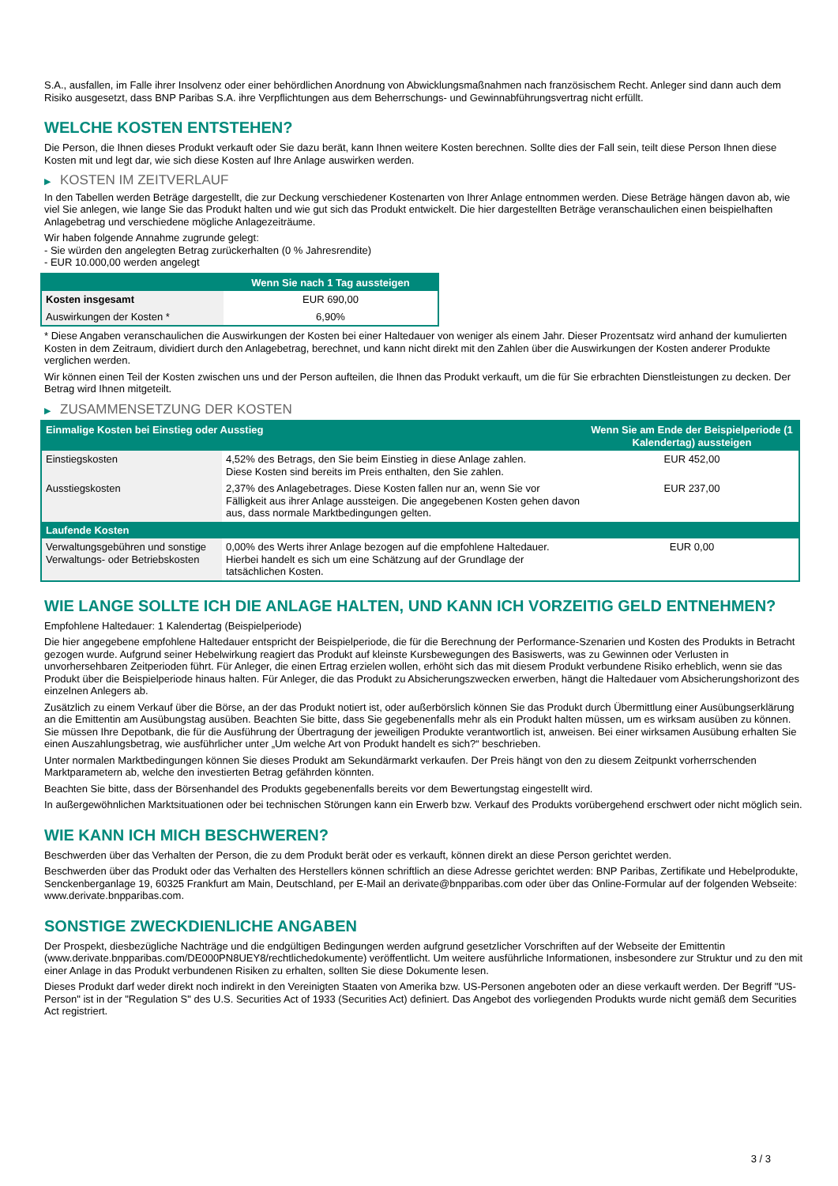S.A., ausfallen, im Falle ihrer Insolvenz oder einer behördlichen Anordnung von Abwicklungsmaßnahmen nach französischem Recht. Anleger sind dann auch dem Risiko ausgesetzt, dass BNP Paribas S.A. ihre Verpflichtungen aus dem Beherrschungs- und Gewinnabführungsvertrag nicht erfüllt.
WELCHE KOSTEN ENTSTEHEN?
Die Person, die Ihnen dieses Produkt verkauft oder Sie dazu berät, kann Ihnen weitere Kosten berechnen. Sollte dies der Fall sein, teilt diese Person Ihnen diese Kosten mit und legt dar, wie sich diese Kosten auf Ihre Anlage auswirken werden.
▶ KOSTEN IM ZEITVERLAUF
In den Tabellen werden Beträge dargestellt, die zur Deckung verschiedener Kostenarten von Ihrer Anlage entnommen werden. Diese Beträge hängen davon ab, wie viel Sie anlegen, wie lange Sie das Produkt halten und wie gut sich das Produkt entwickelt. Die hier dargestellten Beträge veranschaulichen einen beispielhaften Anlagebetrag und verschiedene mögliche Anlagezeiträume.
Wir haben folgende Annahme zugrunde gelegt:
- Sie würden den angelegten Betrag zurückerhalten (0 % Jahresrendite)
- EUR 10.000,00 werden angelegt
| | Wenn Sie nach 1 Tag aussteigen |
| --- | --- |
| Kosten insgesamt | EUR 690,00 |
| Auswirkungen der Kosten * | 6,90% |
* Diese Angaben veranschaulichen die Auswirkungen der Kosten bei einer Haltedauer von weniger als einem Jahr. Dieser Prozentsatz wird anhand der kumulierten Kosten in dem Zeitraum, dividiert durch den Anlagebetrag, berechnet, und kann nicht direkt mit den Zahlen über die Auswirkungen der Kosten anderer Produkte verglichen werden.
Wir können einen Teil der Kosten zwischen uns und der Person aufteilen, die Ihnen das Produkt verkauft, um die für Sie erbrachten Dienstleistungen zu decken. Der Betrag wird Ihnen mitgeteilt.
▶ ZUSAMMENSETZUNG DER KOSTEN
| Einmalige Kosten bei Einstieg oder Ausstieg | | Wenn Sie am Ende der Beispielperiode (1 Kalendertag) aussteigen |
| --- | --- | --- |
| Einstiegskosten | 4,52% des Betrags, den Sie beim Einstieg in diese Anlage zahlen. Diese Kosten sind bereits im Preis enthalten, den Sie zahlen. | EUR 452,00 |
| Ausstiegskosten | 2,37% des Anlagebetrages. Diese Kosten fallen nur an, wenn Sie vor Fälligkeit aus ihrer Anlage aussteigen. Die angegebenen Kosten gehen davon aus, dass normale Marktbedingungen gelten. | EUR 237,00 |
| Laufende Kosten | | |
| Verwaltungsgebühren und sonstige Verwaltungs- oder Betriebskosten | 0,00% des Werts ihrer Anlage bezogen auf die empfohlene Haltedauer. Hierbei handelt es sich um eine Schätzung auf der Grundlage der tatsächlichen Kosten. | EUR 0,00 |
WIE LANGE SOLLTE ICH DIE ANLAGE HALTEN, UND KANN ICH VORZEITIG GELD ENTNEHMEN?
Empfohlene Haltedauer: 1 Kalendertag (Beispielperiode)
Die hier angegebene empfohlene Haltedauer entspricht der Beispielperiode, die für die Berechnung der Performance-Szenarien und Kosten des Produkts in Betracht gezogen wurde. Aufgrund seiner Hebelwirkung reagiert das Produkt auf kleinste Kursbewegungen des Basiswerts, was zu Gewinnen oder Verlusten in unvorhersehbaren Zeitperioden führt. Für Anleger, die einen Ertrag erzielen wollen, erhöht sich das mit diesem Produkt verbundene Risiko erheblich, wenn sie das Produkt über die Beispielperiode hinaus halten. Für Anleger, die das Produkt zu Absicherungszwecken erwerben, hängt die Haltedauer vom Absicherungshorizont des einzelnen Anlegers ab.
Zusätzlich zu einem Verkauf über die Börse, an der das Produkt notiert ist, oder außerbörslich können Sie das Produkt durch Übermittlung einer Ausübungserklärung an die Emittentin am Ausübungstag ausüben. Beachten Sie bitte, dass Sie gegebenenfalls mehr als ein Produkt halten müssen, um es wirksam ausüben zu können. Sie müssen Ihre Depotbank, die für die Ausführung der Übertragung der jeweiligen Produkte verantwortlich ist, anweisen. Bei einer wirksamen Ausübung erhalten Sie einen Auszahlungsbetrag, wie ausführlicher unter „Um welche Art von Produkt handelt es sich?“ beschrieben.
Unter normalen Marktbedingungen können Sie dieses Produkt am Sekundärmarkt verkaufen. Der Preis hängt von den zu diesem Zeitpunkt vorherrschenden Marktparametern ab, welche den investierten Betrag gefährden könnten.
Beachten Sie bitte, dass der Börsenhandel des Produkts gegebenenfalls bereits vor dem Bewertungstag eingestellt wird.
In außergewöhnlichen Marktsituationen oder bei technischen Störungen kann ein Erwerb bzw. Verkauf des Produkts vorübergehend erschwert oder nicht möglich sein.
WIE KANN ICH MICH BESCHWEREN?
Beschwerden über das Verhalten der Person, die zu dem Produkt berät oder es verkauft, können direkt an diese Person gerichtet werden.
Beschwerden über das Produkt oder das Verhalten des Herstellers können schriftlich an diese Adresse gerichtet werden: BNP Paribas, Zertifikate und Hebelprodukte, Senckenberganlage 19, 60325 Frankfurt am Main, Deutschland, per E-Mail an derivate@bnpparibas.com oder über das Online-Formular auf der folgenden Webseite: www.derivate.bnpparibas.com.
SONSTIGE ZWECKDIENLICHE ANGABEN
Der Prospekt, diesbezügliche Nachträge und die endgültigen Bedingungen werden aufgrund gesetzlicher Vorschriften auf der Webseite der Emittentin (www.derivate.bnpparibas.com/DE000PN8UEY8/rechtlichedokumente) veröffentlicht. Um weitere ausführliche Informationen, insbesondere zur Struktur und zu den mit einer Anlage in das Produkt verbundenen Risiken zu erhalten, sollten Sie diese Dokumente lesen.
Dieses Produkt darf weder direkt noch indirekt in den Vereinigten Staaten von Amerika bzw. US-Personen angeboten oder an diese verkauft werden. Der Begriff "US-Person" ist in der "Regulation S" des U.S. Securities Act of 1933 (Securities Act) definiert. Das Angebot des vorliegenden Produkts wurde nicht gemäß dem Securities Act registriert.
3 / 3